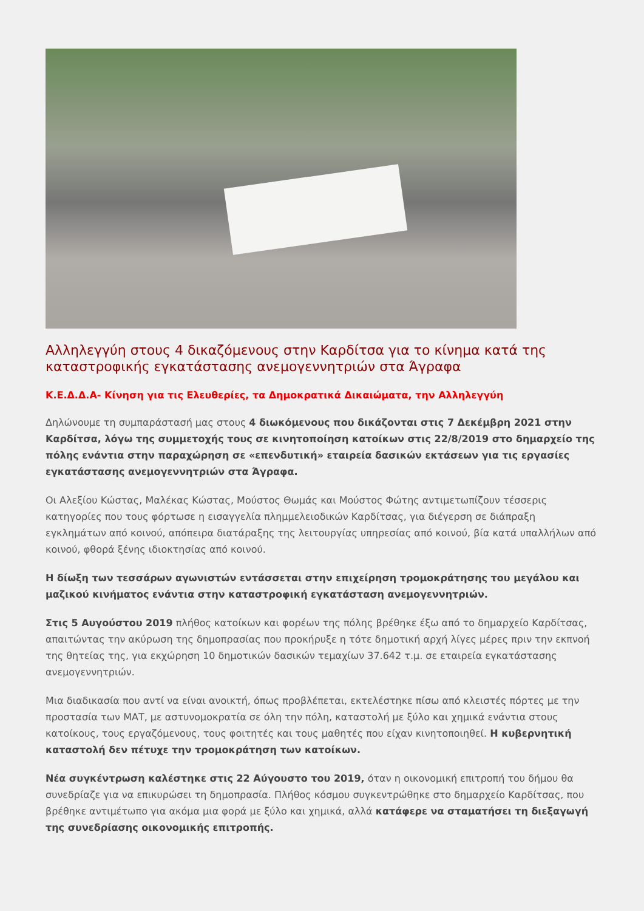Αλληλεγγύη στους 4 δικαζόμενους στην Καρδίτσα για το κίνημα κατά της καταστροφικής εγκατάστασης ανεμογεννητριών στα Άγραφα
Κ.Ε.Δ.Δ.Α- Κίνηση για τις Ελευθερίες, τα Δημοκρατικά Δικαιώματα, την Αλληλεγγύη
Δηλώνουμε τη συμπαράστασή μας στους 4 διωκόμενους που δικάζονται στις 7 Δεκέμβρη 2021 στην Καρδίτσα, λόγω της συμμετοχής τους σε κινητοποίηση κατοίκων στις 22/8/2019 στο δημαρχείο της πόλης ενάντια στην παραχώρηση σε «επενδυτική» εταιρεία δασικών εκτάσεων για τις εργασίες εγκατάστασης ανεμογεννητριών στα Άγραφα.
Οι Αλεξίου Κώστας, Μαλέκας Κώστας, Μούστος Θωμάς και Μούστος Φώτης αντιμετωπίζουν τέσσερις κατηγορίες που τους φόρτωσε η εισαγγελία πλημμελειοδικών Καρδίτσας, για διέγερση σε διάπραξη εγκλημάτων από κοινού, απόπειρα διατάραξης της λειτουργίας υπηρεσίας από κοινού, βία κατά υπαλλήλων από κοινού, φθορά ξένης ιδιοκτησίας από κοινού.
Η δίωξη των τεσσάρων αγωνιστών εντάσσεται στην επιχείρηση τρομοκράτησης του μεγάλου και μαζικού κινήματος ενάντια στην καταστροφική εγκατάσταση ανεμογεννητριών.
Στις 5 Αυγούστου 2019 πλήθος κατοίκων και φορέων της πόλης βρέθηκε έξω από το δημαρχείο Καρδίτσας, απαιτώντας την ακύρωση της δημοπρασίας που προκήρυξε η τότε δημοτική αρχή λίγες μέρες πριν την εκπνοή της θητείας της, για εκχώρηση 10 δημοτικών δασικών τεμαχίων 37.642 τ.μ. σε εταιρεία εγκατάστασης ανεμογεννητριών.
Μια διαδικασία που αντί να είναι ανοικτή, όπως προβλέπεται, εκτελέστηκε πίσω από κλειστές πόρτες με την προστασία των ΜΑΤ, με αστυνομοκρατία σε όλη την πόλη, καταστολή με ξύλο και χημικά ενάντια στους κατοίκους, τους εργαζόμενους, τους φοιτητές και τους μαθητές που είχαν κινητοποιηθεί. Η κυβερνητική καταστολή δεν πέτυχε την τρομοκράτηση των κατοίκων.
Νέα συγκέντρωση καλέστηκε στις 22 Αύγουστο του 2019, όταν η οικονομική επιτροπή του δήμου θα συνεδρίαζε για να επικυρώσει τη δημοπρασία. Πλήθος κόσμου συγκεντρώθηκε στο δημαρχείο Καρδίτσας, που βρέθηκε αντιμέτωπο για ακόμα μια φορά με ξύλο και χημικά, αλλά κατάφερε να σταματήσει τη διεξαγωγή της συνεδρίασης οικονομικής επιτροπής.